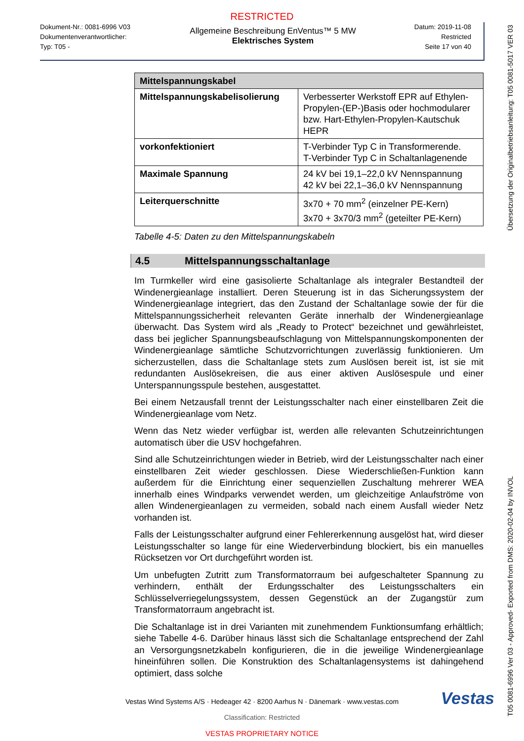RESTRICTED
Dokument-Nr.: 0081-6996 V03
Dokumentenverantwortlicher:
Typ: T05 -
Allgemeine Beschreibung EnVentus™ 5 MW
Elektrisches System
Datum: 2019-11-08
Restricted
Seite 17 von 40
| Mittelspannungskabel | |
| --- | --- |
| Mittelspannungskabelisolierung | Verbesserter Werkstoff EPR auf Ethylen-Propylen-(EP-)Basis oder hochmodularer bzw. Hart-Ethylen-Propylen-Kautschuk HEPR |
| vorkonfektioniert | T-Verbinder Typ C in Transformerende. T-Verbinder Typ C in Schaltanlagenende |
| Maximale Spannung | 24 kV bei 19,1–22,0 kV Nennspannung 42 kV bei 22,1–36,0 kV Nennspannung |
| Leiterquerschnitte | 3x70 + 70 mm<sup>2</sup> (einzelner PE-Kern) 3x70 + 3x70/3 mm<sup>2</sup> (geteilter PE-Kern) |
Tabelle 4-5: Daten zu den Mittelspannungskabeln
4.5 Mittelspannungsschaltanlage
Im Turmkeller wird eine gasisolierte Schaltanlage als integraler Bestandteil der Windenergieanlage installiert. Deren Steuerung ist in das Sicherungssystem der Windenergieanlage integriert, das den Zustand der Schaltanlage sowie der für die Mittelspannungssicherheit relevanten Geräte innerhalb der Windenergieanlage überwacht. Das System wird als „Ready to Protect“ bezeichnet und gewährleistet, dass bei jeglicher Spannungsbeaufschlagung von Mittelspannungskomponenten der Windenergieanlage sämtliche Schutzvorrichtungen zuverlässig funktionieren. Um sicherzustellen, dass die Schaltanlage stets zum Auslösen bereit ist, ist sie mit redundanten Auslösekreisen, die aus einer aktiven Auslösespule und einer Unterspannungsspule bestehen, ausgestattet.
Bei einem Netzausfall trennt der Leistungsschalter nach einer einstellbaren Zeit die Windenergieanlage vom Netz.
Wenn das Netz wieder verfügbar ist, werden alle relevanten Schutzeinrichtungen automatisch über die USV hochgefahren.
Sind alle Schutzeinrichtungen wieder in Betrieb, wird der Leistungsschalter nach einer einstellbaren Zeit wieder geschlossen. Diese Wiederschließen-Funktion kann außerdem für die Einrichtung einer sequenziellen Zuschaltung mehrerer WEA innerhalb eines Windparks verwendet werden, um gleichzeitige Anlaufströme von allen Windenergieanlagen zu vermeiden, sobald nach einem Ausfall wieder Netz vorhanden ist.
Falls der Leistungsschalter aufgrund einer Fehlererkennung ausgelöst hat, wird dieser Leistungsschalter so lange für eine Wiederverbindung blockiert, bis ein manuelles Rücksetzen vor Ort durchgeführt worden ist.
Um unbefugten Zutritt zum Transformatorraum bei aufgeschalteter Spannung zu verhindern, enthält der Erdungsschalter des Leistungsschalters ein Schlüsselverriegelungssystem, dessen Gegenstück an der Zugangstür zum Transformatorraum angebracht ist.
Die Schaltanlage ist in drei Varianten mit zunehmendem Funktionsumfang erhältlich; siehe Tabelle 4-6. Darüber hinaus lässt sich die Schaltanlage entsprechend der Zahl an Versorgungsnetzkabeln konfigurieren, die in die jeweilige Windenergieanlage hineinführen sollen. Die Konstruktion des Schaltanlagensystems ist dahingehend optimiert, dass solche
Vestas
Vestas Wind Systems A/S · Hedeager 42 · 8200 Aarhus N · Dänemark · www.vestas.com
Classification: Restricted
VESTAS PROPRIETARY NOTICE
T05 0081-6996 Ver 03 - Approved- Exported from DMS: 2020-02-04 by INVOL Übersetzung der Originalbetriebsanleitung: T05 0081-5017 VER 03